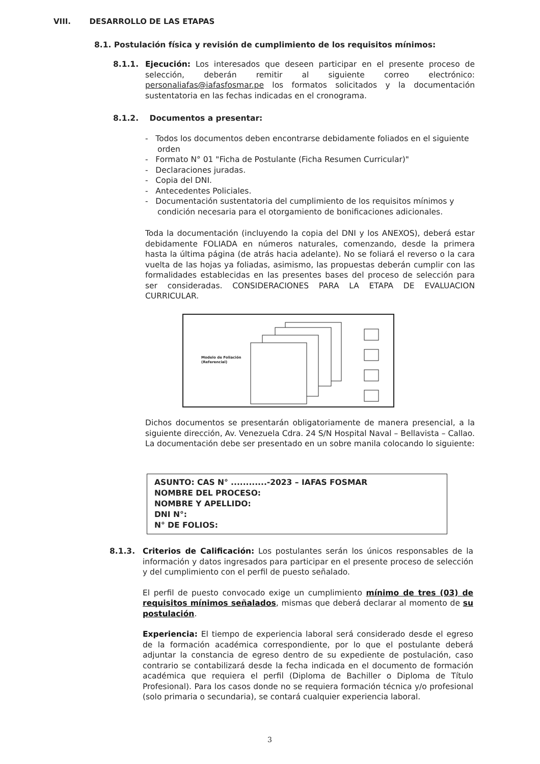VIII. DESARROLLO DE LAS ETAPAS
8.1. Postulación física y revisión de cumplimiento de los requisitos mínimos:
8.1.1. Ejecución: Los interesados que deseen participar en el presente proceso de selección, deberán remitir al siguiente correo electrónico: personaliafas@iafasfosmar.pe los formatos solicitados y la documentación sustentatoria en las fechas indicadas en el cronograma.
8.1.2. Documentos a presentar:
- Todos los documentos deben encontrarse debidamente foliados en el siguiente orden
- Formato N° 01 "Ficha de Postulante (Ficha Resumen Curricular)"
- Declaraciones juradas.
- Copia del DNI.
- Antecedentes Policiales.
- Documentación sustentatoria del cumplimiento de los requisitos mínimos y condición necesaria para el otorgamiento de bonificaciones adicionales.
Toda la documentación (incluyendo la copia del DNI y los ANEXOS), deberá estar debidamente FOLIADA en números naturales, comenzando, desde la primera hasta la última página (de atrás hacia adelante). No se foliará el reverso o la cara vuelta de las hojas ya foliadas, asimismo, las propuestas deberán cumplir con las formalidades establecidas en las presentes bases del proceso de selección para ser consideradas. CONSIDERACIONES PARA LA ETAPA DE EVALUACION CURRICULAR.
Modelo de Foliación
(Referencial)
Dichos documentos se presentarán obligatoriamente de manera presencial, a la siguiente dirección, Av. Venezuela Cdra. 24 S/N Hospital Naval – Bellavista – Callao. La documentación debe ser presentado en un sobre manila colocando lo siguiente:
ASUNTO: CAS N° ............-2023 – IAFAS FOSMAR
NOMBRE DEL PROCESO:
NOMBRE Y APELLIDO:
DNI N°:
N° DE FOLIOS:
8.1.3. Criterios de Calificación: Los postulantes serán los únicos responsables de la información y datos ingresados para participar en el presente proceso de selección y del cumplimiento con el perfil de puesto señalado.
El perfil de puesto convocado exige un cumplimiento mínimo de tres (03) de requisitos mínimos señalados, mismas que deberá declarar al momento de su postulación.
Experiencia: El tiempo de experiencia laboral será considerado desde el egreso de la formación académica correspondiente, por lo que el postulante deberá adjuntar la constancia de egreso dentro de su expediente de postulación, caso contrario se contabilizará desde la fecha indicada en el documento de formación académica que requiera el perfil (Diploma de Bachiller o Diploma de Título Profesional). Para los casos donde no se requiera formación técnica y/o profesional (solo primaria o secundaria), se contará cualquier experiencia laboral.
3